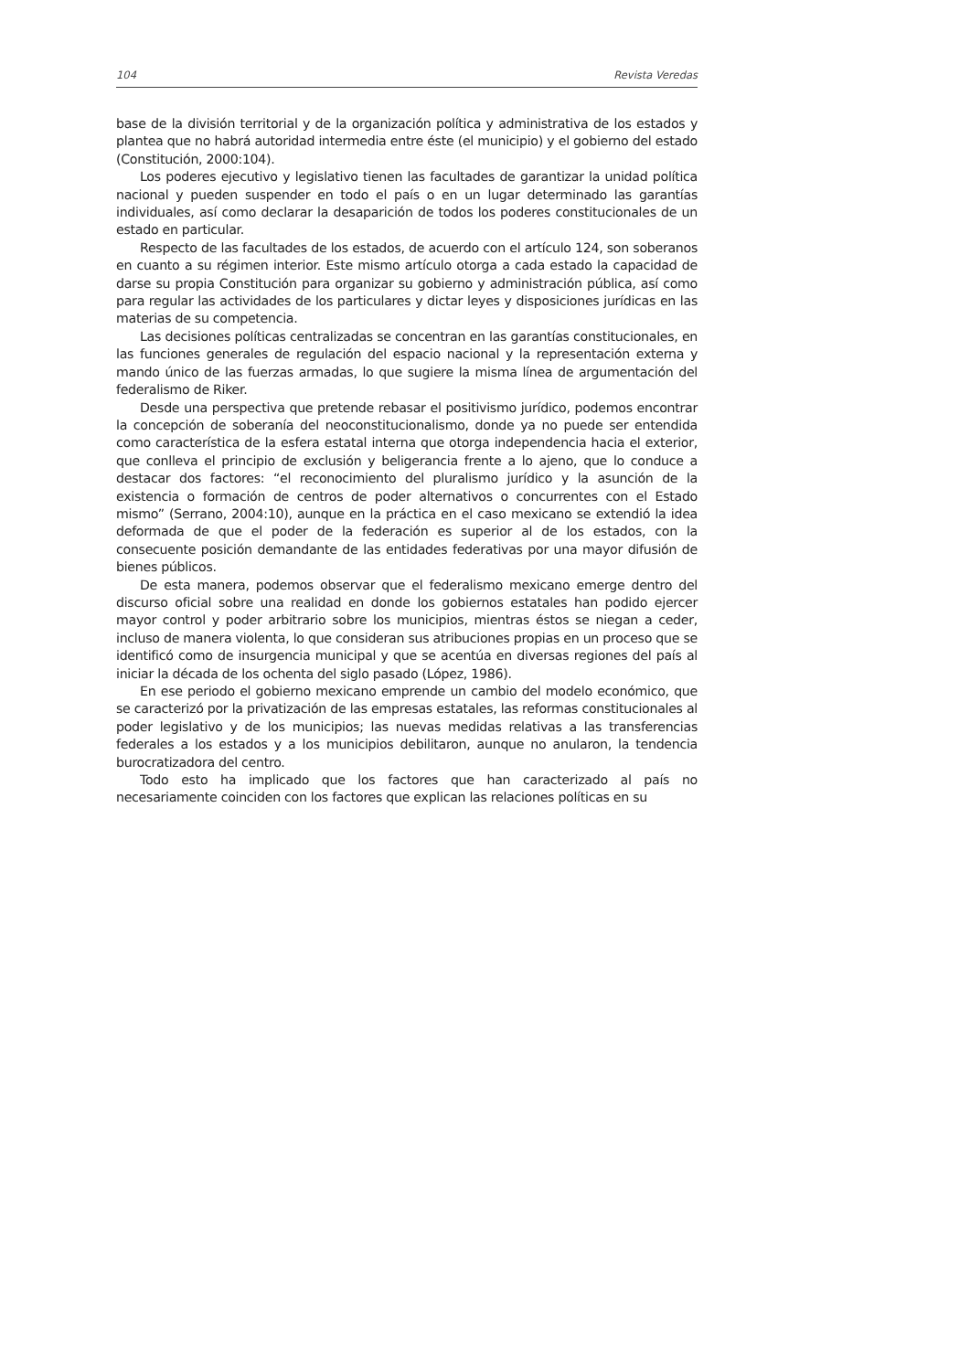104 Revista Veredas
base de la división territorial y de la organización política y administrativa de los estados y plantea que no habrá autoridad intermedia entre éste (el municipio) y el gobierno del estado (Constitución, 2000:104).
Los poderes ejecutivo y legislativo tienen las facultades de garantizar la unidad política nacional y pueden suspender en todo el país o en un lugar determinado las garantías individuales, así como declarar la desaparición de todos los poderes constitucionales de un estado en particular.
Respecto de las facultades de los estados, de acuerdo con el artículo 124, son soberanos en cuanto a su régimen interior. Este mismo artículo otorga a cada estado la capacidad de darse su propia Constitución para organizar su gobierno y administración pública, así como para regular las actividades de los particulares y dictar leyes y disposiciones jurídicas en las materias de su competencia.
Las decisiones políticas centralizadas se concentran en las garantías constitucionales, en las funciones generales de regulación del espacio nacional y la representación externa y mando único de las fuerzas armadas, lo que sugiere la misma línea de argumentación del federalismo de Riker.
Desde una perspectiva que pretende rebasar el positivismo jurídico, podemos encontrar la concepción de soberanía del neoconstitucionalismo, donde ya no puede ser entendida como característica de la esfera estatal interna que otorga independencia hacia el exterior, que conlleva el principio de exclusión y beligerancia frente a lo ajeno, que lo conduce a destacar dos factores: “el reconocimiento del pluralismo jurídico y la asunción de la existencia o formación de centros de poder alternativos o concurrentes con el Estado mismo” (Serrano, 2004:10), aunque en la práctica en el caso mexicano se extendió la idea deformada de que el poder de la federación es superior al de los estados, con la consecuente posición demandante de las entidades federativas por una mayor difusión de bienes públicos.
De esta manera, podemos observar que el federalismo mexicano emerge dentro del discurso oficial sobre una realidad en donde los gobiernos estatales han podido ejercer mayor control y poder arbitrario sobre los municipios, mientras éstos se niegan a ceder, incluso de manera violenta, lo que consideran sus atribuciones propias en un proceso que se identificó como de insurgencia municipal y que se acentúa en diversas regiones del país al iniciar la década de los ochenta del siglo pasado (López, 1986).
En ese periodo el gobierno mexicano emprende un cambio del modelo económico, que se caracterizó por la privatización de las empresas estatales, las reformas constitucionales al poder legislativo y de los municipios; las nuevas medidas relativas a las transferencias federales a los estados y a los municipios debilitaron, aunque no anularon, la tendencia burocratizadora del centro.
Todo esto ha implicado que los factores que han caracterizado al país no necesariamente coinciden con los factores que explican las relaciones políticas en su